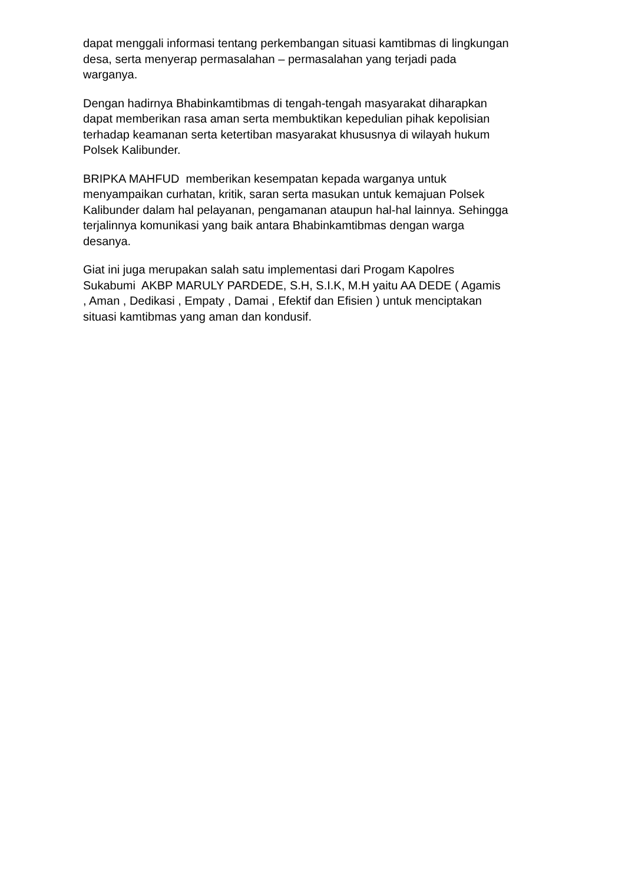dapat menggali informasi tentang perkembangan situasi kamtibmas di lingkungan
desa, serta menyerap permasalahan – permasalahan yang terjadi pada
warganya.
Dengan hadirnya Bhabinkamtibmas di tengah-tengah masyarakat diharapkan
dapat memberikan rasa aman serta membuktikan kepedulian pihak kepolisian
terhadap keamanan serta ketertiban masyarakat khususnya di wilayah hukum
Polsek Kalibunder.
BRIPKA MAHFUD memberikan kesempatan kepada warganya untuk
menyampaikan curhatan, kritik, saran serta masukan untuk kemajuan Polsek
Kalibunder dalam hal pelayanan, pengamanan ataupun hal-hal lainnya. Sehingga
terjalinnya komunikasi yang baik antara Bhabinkamtibmas dengan warga
desanya.
Giat ini juga merupakan salah satu implementasi dari Progam Kapolres
Sukabumi AKBP MARULY PARDEDE, S.H, S.I.K, M.H yaitu AA DEDE ( Agamis, Aman , Dedikasi , Empaty , Damai , Efektif dan Efisien ) untuk menciptakan
situasi kamtibmas yang aman dan kondusif.